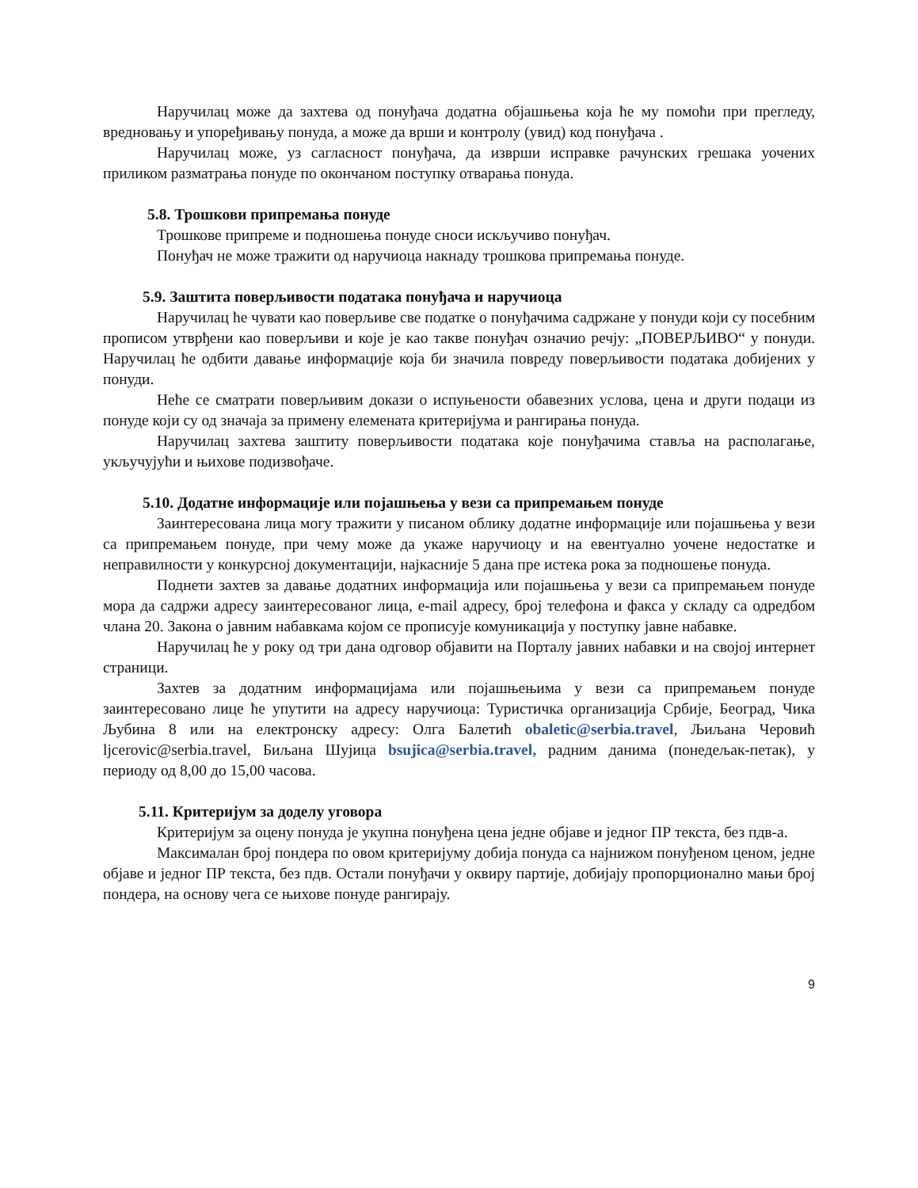Наручилац може да захтева од понуђача додатна објашњења која ће му помоћи при прегледу, вредновању и упоређивању понуда, а може да врши и контролу (увид) код понуђача .
Наручилац може, уз сагласност понуђача, да изврши исправке рачунских грешака уочених приликом разматрања понуде по окончаном поступку отварања понуда.
5.8. Трошкови припремања понуде
Трошкове припреме и подношења понуде сноси искључиво понуђач.
Понуђач не може тражити од наручиоца накнаду трошкова припремања понуде.
5.9. Заштита поверљивости података понуђача и наручиоца
Наручилац ће чувати као поверљиве све податке о понуђачима садржане у понуди који су посебним прописом утврђени као поверљиви и које је као такве понуђач означио речју: „ПОВЕРЉИВО“ у понуди. Наручилац ће одбити давање информације која би значила повреду поверљивости података добијених у понуди.
Неће се сматрати поверљивим докази о испуњености обавезних услова, цена и други подаци из понуде који су од значаја за примену елемената критеријума и рангирања понуда.
Наручилац захтева заштиту поверљивости података које понуђачима ставља на располагање, укључујући и њихове подизвођаче.
5.10. Додатне информације или појашњења у вези са припремањем понуде
Заинтересована лица могу тражити у писаном облику додатне информације или појашњења у вези са припремањем понуде, при чему може да укаже наручиоцу и на евентуално уочене недостатке и неправилности у конкурсној документацији, најкасније 5 дана пре истека рока за подношење понуда.
Поднети захтев за давање додатних информација или појашњења у вези са припремањем понуде мора да садржи адресу заинтересованог лица, e-mail адресу, број телефона и факса у складу са одредбом члана 20. Закона о јавним набавкама којом се прописује комуникација у поступку јавне набавке.
Наручилац ће у року од три дана одговор објавити на Порталу јавних набавки и на својој интернет страници.
Захтев за додатним информацијама или појашњењима у вези са припремањем понуде заинтересовано лице ће упутити на адресу наручиоца: Туристичка организација Србије, Београд, Чика Љубина 8 или на електронску адресу: Олга Балетић obaletic@serbia.travel, Љиљана Черовић ljcerovic@serbia.travel, Биљана Шујица bsujica@serbia.travel, радним данима (понедељак-петак), у периоду од 8,00 до 15,00 часова.
5.11. Критеријум за доделу уговора
Критеријум за оцену понуда је укупна понуђена цена једне објаве и једног ПР текста, без пдв-а.
Максималан број пондера по овом критеријуму добија понуда са најнижом понуђеном ценом, једне објаве и једног ПР текста, без пдв. Остали понуђачи у оквиру партије, добијају пропорционално мањи број пондера, на основу чега се њихове понуде рангирају.
9